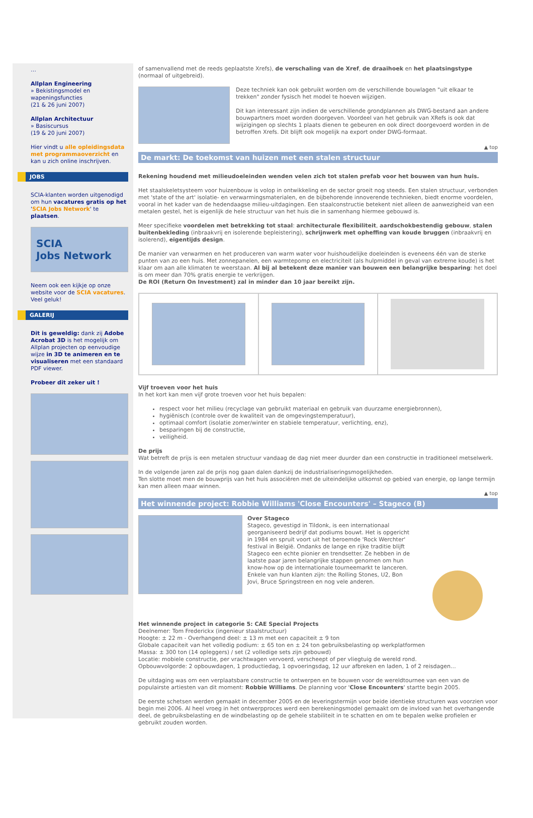…
Allplan Engineering
» Bekistingsmodel en wapeningsfuncties
(21 & 26 juni 2007)
Allplan Architectuur
» Basiscursus
(19 & 20 juni 2007)
Hier vindt u alle opleidingsdata met programmaoverzicht en kan u zich online inschrijven.
JOBS
SCIA-klanten worden uitgenodigd om hun vacatures gratis op het 'SCIA Jobs Network' te plaatsen.
SCIA
Jobs Network
Neem ook een kijkje op onze website voor de SCIA vacatures. Veel geluk!
GALERIJ
Dit is geweldig: dank zij Adobe Acrobat 3D is het mogelijk om Allplan projecten op eenvoudige wijze in 3D te animeren en te visualiseren met een standaard PDF viewer.
Probeer dit zeker uit !
of samenvallend met de reeds geplaatste Xrefs), de verschaling van de Xref, de draaihoek en het plaatsingstype (normaal of uitgebreid).
Deze techniek kan ook gebruikt worden om de verschillende bouwlagen "uit elkaar te trekken" zonder fysisch het model te hoeven wijzigen.
Dit kan interessant zijn indien de verschillende grondplannen als DWG-bestand aan andere bouwpartners moet worden doorgeven. Voordeel van het gebruik van XRefs is ook dat wijzigingen op slechts 1 plaats dienen te gebeuren en ook direct doorgevoerd worden in de betroffen Xrefs. Dit blijft ook mogelijk na export onder DWG-formaat.
▲ top
De markt: De toekomst van huizen met een stalen structuur
Rekening houdend met milieudoeleinden wenden velen zich tot stalen prefab voor het bouwen van hun huis.
Het staalskeletsysteem voor huizenbouw is volop in ontwikkeling en de sector groeit nog steeds. Een stalen structuur, verbonden met 'state of the art' isolatie- en verwarmingsmaterialen, en de bijbehorende innoverende technieken, biedt enorme voordelen, vooral in het kader van de hedendaagse milieu-uitdagingen. Een staalconstructie betekent niet alleen de aanwezigheid van een metalen gestel, het is eigenlijk de hele structuur van het huis die in samenhang hiermee gebouwd is.
Meer specifieke voordelen met betrekking tot staal: architecturale flexibiliteit, aardschokbestendig gebouw, stalen buitenbekleding (inbraakvrij en isolerende bepleistering), schrijnwerk met opheffing van koude bruggen (inbraakvrij en isolerend), eigentijds design.
De manier van verwarmen en het produceren van warm water voor huishoudelijke doeleinden is eveneens één van de sterke punten van zo een huis. Met zonnepanelen, een warmtepomp en electriciteit (als hulpmiddel in geval van extreme koude) is het klaar om aan alle klimaten te weerstaan. Al bij al betekent deze manier van bouwen een belangrijke besparing: het doel is om meer dan 70% gratis energie te verkrijgen.
De ROI (Return On Investment) zal in minder dan 10 jaar bereikt zijn.
Vijf troeven voor het huis
In het kort kan men vijf grote troeven voor het huis bepalen:
respect voor het milieu (recyclage van gebruikt materiaal en gebruik van duurzame energiebronnen),
hygiënisch (controle over de kwaliteit van de omgevingstemperatuur),
optimaal comfort (isolatie zomer/winter en stabiele temperatuur, verlichting, enz),
besparingen bij de constructie,
veiligheid.
De prijs
Wat betreft de prijs is een metalen structuur vandaag de dag niet meer duurder dan een constructie in traditioneel metselwerk.
In de volgende jaren zal de prijs nog gaan dalen dankzij de industrialiseringsmogelijkheden.
Ten slotte moet men de bouwprijs van het huis associëren met de uiteindelijke uitkomst op gebied van energie, op lange termijn kan men alleen maar winnen.
▲ top
Het winnende project: Robbie Williams 'Close Encounters' – Stageco (B)
Over Stageco
Stageco, gevestigd in Tildonk, is een internationaal georganiseerd bedrijf dat podiums bouwt. Het is opgericht in 1984 en spruit voort uit het beroemde 'Rock Werchter' festival in België. Ondanks de lange en rijke traditie blijft Stageco een echte pionier en trendsetter. Ze hebben in de laatste paar jaren belangrijke stappen genomen om hun know-how op de internationale tourneemarkt te lanceren. Enkele van hun klanten zijn: the Rolling Stones, U2, Bon Jovi, Bruce Springstreen en nog vele anderen.
Het winnende project in categorie 5: CAE Special Projects
Deelnemer: Tom Frederickx (ingenieur staalstructuur)
Hoogte: ± 22 m - Overhangend deel: ± 13 m met een capaciteit ± 9 ton
Globale capaciteit van het volledig podium: ± 65 ton en ± 24 ton gebruiksbelasting op werkplatformen
Massa: ± 300 ton (14 opleggers) / set (2 volledige sets zijn gebouwd)
Locatie: mobiele constructie, per vrachtwagen vervoerd, verscheept of per vliegtuig de wereld rond.
Opbouwvolgorde: 2 opbouwdagen, 1 productiedag, 1 opvoeringsdag, 12 uur afbreken en laden, 1 of 2 reisdagen…
De uitdaging was om een verplaatsbare constructie te ontwerpen en te bouwen voor de wereldtournee van een van de populairste artiesten van dit moment: Robbie Williams. De planning voor 'Close Encounters' startte begin 2005.
De eerste schetsen werden gemaakt in december 2005 en de leveringstermijn voor beide identieke structuren was voorzien voor begin mei 2006. Al heel vroeg in het ontwerpproces werd een berekeningsmodel gemaakt om de invloed van het overhangende deel, de gebruiksbelasting en de windbelasting op de gehele stabiliteit in te schatten en om te bepalen welke profielen er gebruikt zouden worden.